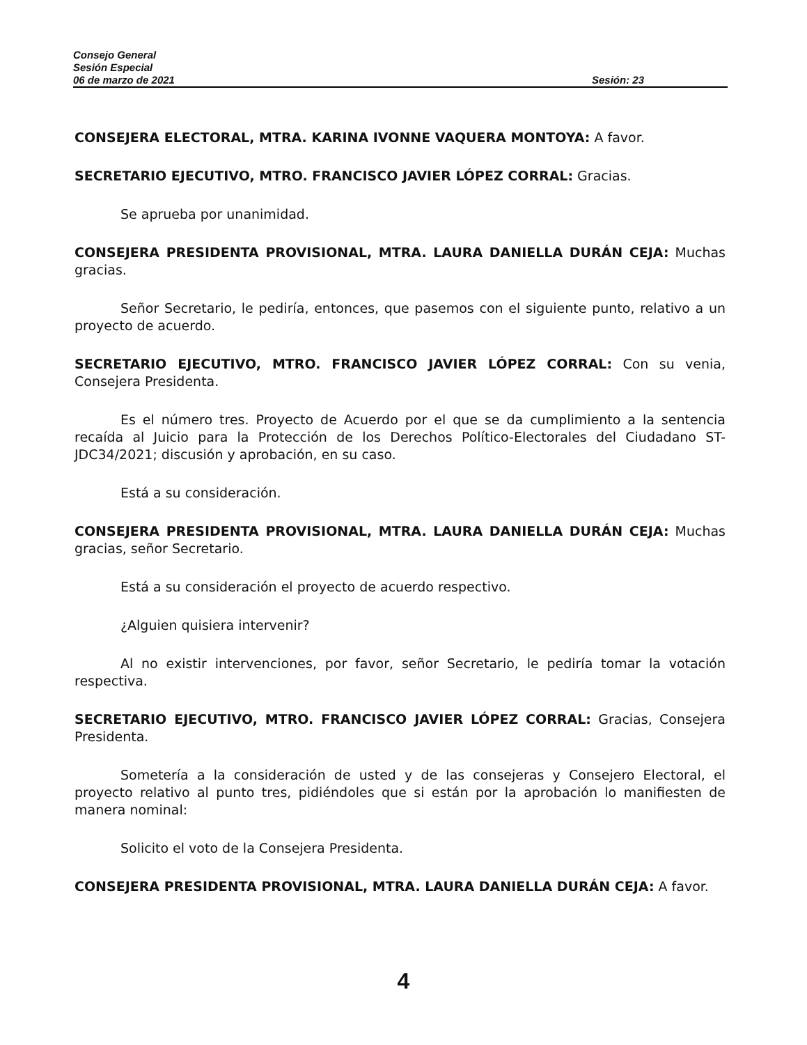Consejo General
Sesión Especial
06 de marzo de 2021 Sesión: 23
CONSEJERA ELECTORAL, MTRA. KARINA IVONNE VAQUERA MONTOYA: A favor.
SECRETARIO EJECUTIVO, MTRO. FRANCISCO JAVIER LÓPEZ CORRAL: Gracias.
Se aprueba por unanimidad.
CONSEJERA PRESIDENTA PROVISIONAL, MTRA. LAURA DANIELLA DURÁN CEJA: Muchas gracias.
Señor Secretario, le pediría, entonces, que pasemos con el siguiente punto, relativo a un proyecto de acuerdo.
SECRETARIO EJECUTIVO, MTRO. FRANCISCO JAVIER LÓPEZ CORRAL: Con su venia, Consejera Presidenta.
Es el número tres. Proyecto de Acuerdo por el que se da cumplimiento a la sentencia recaída al Juicio para la Protección de los Derechos Político-Electorales del Ciudadano ST-JDC34/2021; discusión y aprobación, en su caso.
Está a su consideración.
CONSEJERA PRESIDENTA PROVISIONAL, MTRA. LAURA DANIELLA DURÁN CEJA: Muchas gracias, señor Secretario.
Está a su consideración el proyecto de acuerdo respectivo.
¿Alguien quisiera intervenir?
Al no existir intervenciones, por favor, señor Secretario, le pediría tomar la votación respectiva.
SECRETARIO EJECUTIVO, MTRO. FRANCISCO JAVIER LÓPEZ CORRAL: Gracias, Consejera Presidenta.
Sometería a la consideración de usted y de las consejeras y Consejero Electoral, el proyecto relativo al punto tres, pidiéndoles que si están por la aprobación lo manifiesten de manera nominal:
Solicito el voto de la Consejera Presidenta.
CONSEJERA PRESIDENTA PROVISIONAL, MTRA. LAURA DANIELLA DURÁN CEJA: A favor.
4